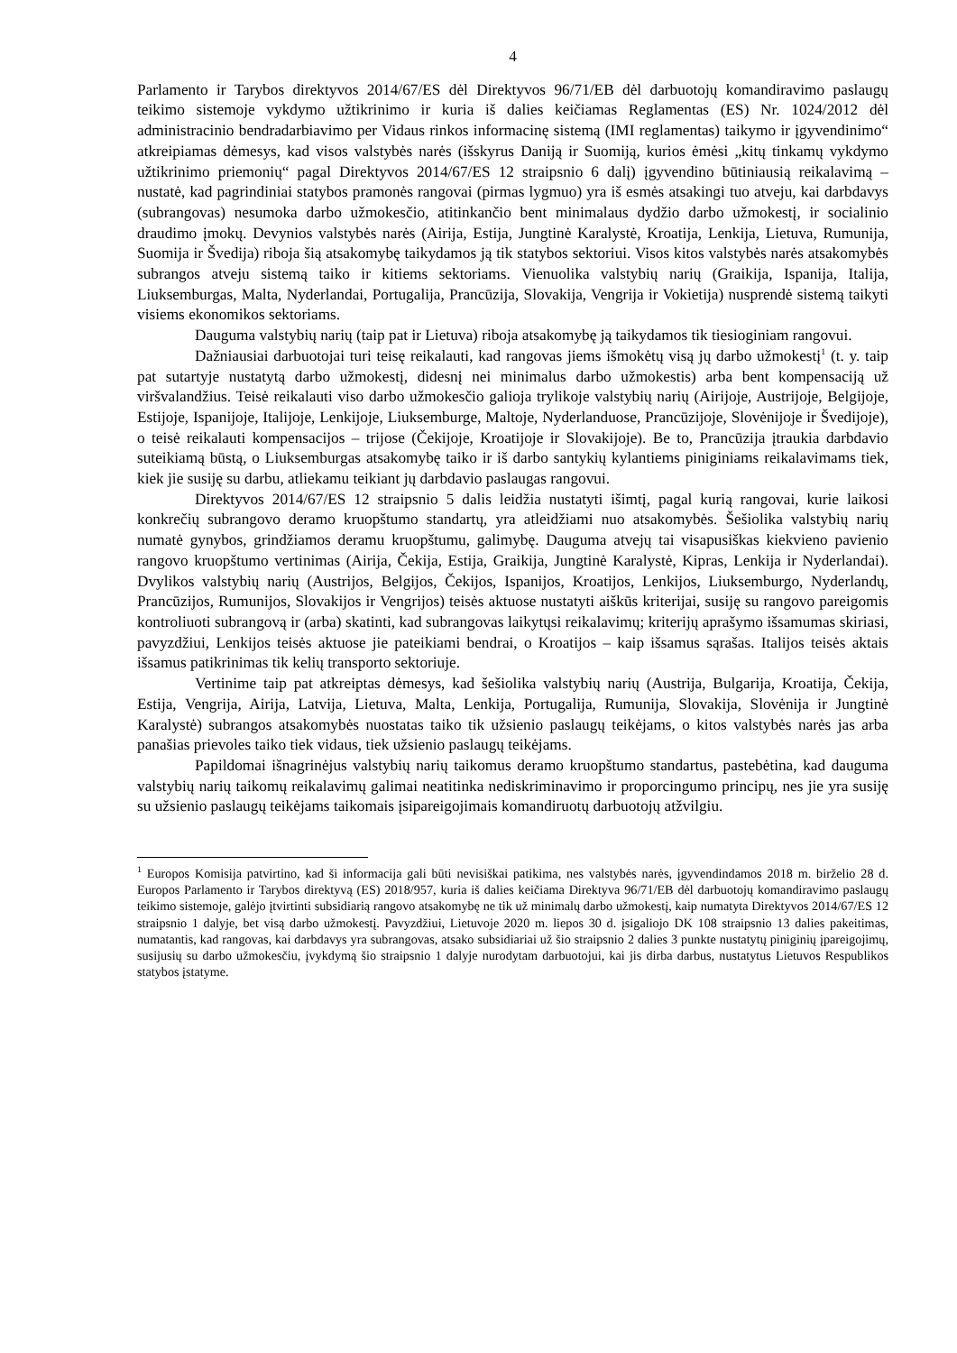4
Parlamento ir Tarybos direktyvos 2014/67/ES dėl Direktyvos 96/71/EB dėl darbuotojų komandiravimo paslaugų teikimo sistemoje vykdymo užtikrinimo ir kuria iš dalies keičiamas Reglamentas (ES) Nr. 1024/2012 dėl administracinio bendradarbiavimo per Vidaus rinkos informacinę sistemą (IMI reglamentas) taikymo ir įgyvendinimo“ atkreipiamas dėmesys, kad visos valstybės narės (išskyrus Daniją ir Suomiją, kurios ėmėsi „kitų tinkamų vykdymo užtikrinimo priemonių“ pagal Direktyvos 2014/67/ES 12 straipsnio 6 dalį) įgyvendino būtiniausią reikalavimą – nustatė, kad pagrindiniai statybos pramonės rangovai (pirmas lygmuo) yra iš esmės atsakingi tuo atveju, kai darbdavys (subrangovas) nesumoka darbo užmokesčio, atitinkančio bent minimalaus dydžio darbo užmokestį, ir socialinio draudimo įmokų. Devynios valstybės narės (Airija, Estija, Jungtinė Karalystė, Kroatija, Lenkija, Lietuva, Rumunija, Suomija ir Švedija) riboja šią atsakomybę taikydamos ją tik statybos sektoriui. Visos kitos valstybės narės atsakomybės subrangos atveju sistemą taiko ir kitiems sektoriams. Vienuolika valstybių narių (Graikija, Ispanija, Italija, Liuksemburgas, Malta, Nyderlandai, Portugalija, Prancūzija, Slovakija, Vengrija ir Vokietija) nusprendė sistemą taikyti visiems ekonomikos sektoriams.
Dauguma valstybių narių (taip pat ir Lietuva) riboja atsakomybę ją taikydamos tik tiesioginiam rangovui.
Dažniausiai darbuotojai turi teisę reikalauti, kad rangovas jiems išmokėtų visą jų darbo užmokestį<sup>1</sup> (t. y. taip pat sutartyje nustatytą darbo užmokestį, didesnį nei minimalus darbo užmokestis) arba bent kompensaciją už viršvalandžius. Teisė reikalauti viso darbo užmokesčio galioja trylikoje valstybių narių (Airijoje, Austrijoje, Belgijoje, Estijoje, Ispanijoje, Italijoje, Lenkijoje, Liuksemburge, Maltoje, Nyderlanduose, Prancūzijoje, Slovėnijoje ir Švedijoje), o teisė reikalauti kompensacijos – trijose (Čekijoje, Kroatijoje ir Slovakijoje). Be to, Prancūzija įtraukia darbdavio suteikiamą būstą, o Liuksemburgas atsakomybę taiko ir iš darbo santykių kylantiems piniginiams reikalavimams tiek, kiek jie susiję su darbu, atliekamu teikiant jų darbdavio paslaugas rangovui.
Direktyvos 2014/67/ES 12 straipsnio 5 dalis leidžia nustatyti išimtį, pagal kurią rangovai, kurie laikosi konkrečių subrangovo deramo kruopštumo standartų, yra atleidžiami nuo atsakomybės. Šešiolika valstybių narių numatė gynybos, grindžiamos deramu kruopštumu, galimybę. Dauguma atvejų tai visapusiškas kiekvieno pavienio rangovo kruopštumo vertinimas (Airija, Čekija, Estija, Graikija, Jungtinė Karalystė, Kipras, Lenkija ir Nyderlandai). Dvylikos valstybių narių (Austrijos, Belgijos, Čekijos, Ispanijos, Kroatijos, Lenkijos, Liuksemburgo, Nyderlandų, Prancūzijos, Rumunijos, Slovakijos ir Vengrijos) teisės aktuose nustatyti aiškūs kriterijai, susiję su rangovo pareigomis kontroliuoti subrangovą ir (arba) skatinti, kad subrangovas laikytųsi reikalavimų; kriterijų aprašymo išsamumas skiriasi, pavyzdžiui, Lenkijos teisės aktuose jie pateikiami bendrai, o Kroatijos – kaip išsamus sąrašas. Italijos teisės aktais išsamus patikrinimas tik kelių transporto sektoriuje.
Vertinime taip pat atkreiptas dėmesys, kad šešiolika valstybių narių (Austrija, Bulgarija, Kroatija, Čekija, Estija, Vengrija, Airija, Latvija, Lietuva, Malta, Lenkija, Portugalija, Rumunija, Slovakija, Slovėnija ir Jungtinė Karalystė) subrangos atsakomybės nuostatas taiko tik užsienio paslaugų teikėjams, o kitos valstybės narės jas arba panašias prievoles taiko tiek vidaus, tiek užsienio paslaugų teikėjams.
Papildomai išnagrinėjus valstybių narių taikomus deramo kruopštumo standartus, pastebėtina, kad dauguma valstybių narių taikomų reikalavimų galimai neatitinka nediskriminavimo ir proporcingumo principų, nes jie yra susiję su užsienio paslaugų teikėjams taikomais įsipareigojimais komandiruotų darbuotojų atžvilgiu.
<sup>1</sup> Europos Komisija patvirtino, kad ši informacija gali būti nevisiškai patikima, nes valstybės narės, įgyvendindamos 2018 m. birželio 28 d. Europos Parlamento ir Tarybos direktyvą (ES) 2018/957, kuria iš dalies keičiama Direktyva 96/71/EB dėl darbuotojų komandiravimo paslaugų teikimo sistemoje, galėjo įtvirtinti subsidiarią rangovo atsakomybę ne tik už minimalų darbo užmokestį, kaip numatyta Direktyvos 2014/67/ES 12 straipsnio 1 dalyje, bet visą darbo užmokestį. Pavyzdžiui, Lietuvoje 2020 m. liepos 30 d. įsigaliojo DK 108 straipsnio 13 dalies pakeitimas, numatantis, kad rangovas, kai darbdavys yra subrangovas, atsako subsidiariai už šio straipsnio 2 dalies 3 punkte nustatytų piniginių įpareigojimų, susijusių su darbo užmokesčiu, įvykdymą šio straipsnio 1 dalyje nurodytam darbuotojui, kai jis dirba darbus, nustatytus Lietuvos Respublikos statybos įstatyme.